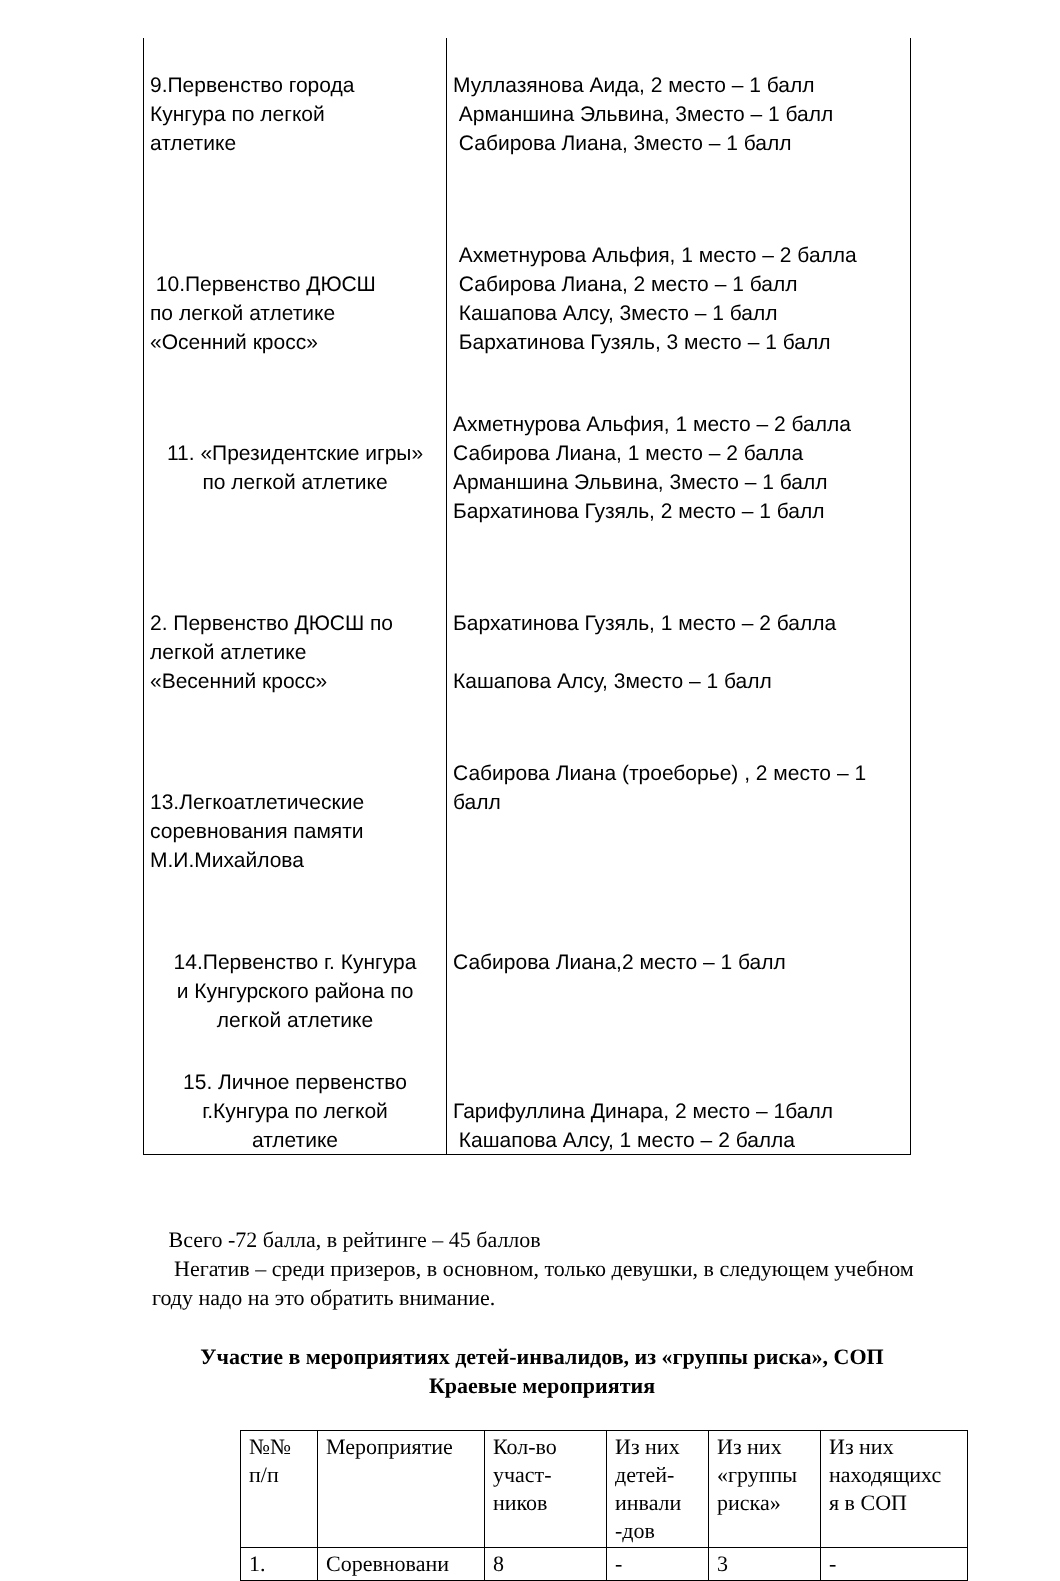| 9.Первенство города Кунгура по легкой атлетике | Муллазянова Аида, 2 место – 1 балл Арманшина Эльвина, 3место – 1 балл Сабирова Лиана, 3место – 1 балл |
| 10.Первенство ДЮСШ по легкой атлетике «Осенний кросс» | Ахметнурова Альфия, 1 место – 2 балла Сабирова Лиана, 2 место – 1 балл Кашапова Алсу, 3место – 1 балл Бархатинова Гузяль, 3 место – 1 балл |
| 11. «Президентские игры» по легкой атлетике | Ахметнурова Альфия, 1 место – 2 балла Сабирова Лиана, 1 место – 2 балла Арманшина Эльвина, 3место – 1 балл Бархатинова Гузяль, 2 место – 1 балл |
| 2. Первенство ДЮСШ по легкой атлетике «Весенний кросс» | Бархатинова Гузяль, 1 место – 2 балла Кашапова Алсу, 3место – 1 балл |
| 13.Легкоатлетические соревнования памяти М.И.Михайлова | Сабирова Лиана (троеборье) , 2 место – 1 балл |
| 14.Первенство г. Кунгура и Кунгурского района по легкой атлетике | Сабирова Лиана,2 место – 1 балл |
| 15. Личное первенство г.Кунгура по легкой атлетике | Гарифуллина Динара, 2 место – 1балл Кашапова Алсу, 1 место – 2 балла |
Всего -72 балла, в рейтинге – 45 баллов
Негатив – среди призеров, в основном, только девушки, в следующем учебном году надо на это обратить внимание.
Участие в мероприятиях детей-инвалидов, из «группы риска», СОП
Краевые мероприятия
| №№ п/п | Мероприятие | Кол-во участ- ников | Из них детей- инвали -дов | Из них «группы риска» | Из них находящихс я в СОП |
| --- | --- | --- | --- | --- | --- |
| 1. | Соревновани | 8 | - | 3 | - |